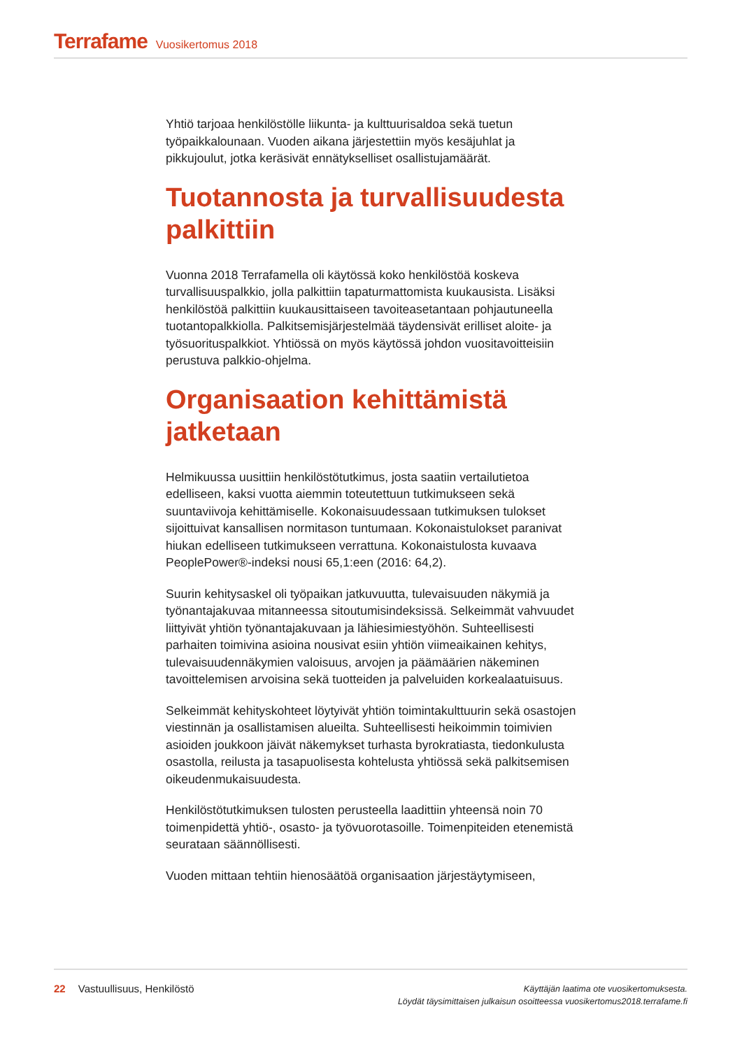Terrafame Vuosikertomus 2018
Yhtiö tarjoaa henkilöstölle liikunta- ja kulttuurisaldoa sekä tuetun työpaikkalounaan. Vuoden aikana järjestettiin myös kesäjuhlat ja pikkujoulut, jotka keräsivät ennätykselliset osallistujamäärät.
Tuotannosta ja turvallisuudesta palkittiin
Vuonna 2018 Terrafamella oli käytössä koko henkilöstöä koskeva turvallisuuspalkkio, jolla palkittiin tapaturmattomista kuukausista. Lisäksi henkilöstöä palkittiin kuukausittaiseen tavoiteasetantaan pohjautuneella tuotantopalkkiolla. Palkitsemisjärjestelmää täydensivät erilliset aloite- ja työsuorituspalkkiot. Yhtiössä on myös käytössä johdon vuositavoitteisiin perustuva palkkio-ohjelma.
Organisaation kehittämistä jatketaan
Helmikuussa uusittiin henkilöstötutkimus, josta saatiin vertailutietoa edelliseen, kaksi vuotta aiemmin toteutettuun tutkimukseen sekä suuntaviivoja kehittämiselle. Kokonaisuudessaan tutkimuksen tulokset sijoittuivat kansallisen normitason tuntumaan. Kokonaistulokset paranivat hiukan edelliseen tutkimukseen verrattuna. Kokonaistulosta kuvaava PeoplePower®-indeksi nousi 65,1:een (2016: 64,2).
Suurin kehitysaskel oli työpaikan jatkuvuutta, tulevaisuuden näkymiä ja työnantajakuvaa mitanneessa sitoutumisindeksissä. Selkeimmät vahvuudet liittyivät yhtiön työnantajakuvaan ja lähiesimiestyöhön. Suhteellisesti parhaiten toimivina asioina nousivat esiin yhtiön viimeaikainen kehitys, tulevaisuudennäkymien valoisuus, arvojen ja päämäärien näkeminen tavoittelemisen arvoisina sekä tuotteiden ja palveluiden korkealaatuisuus.
Selkeimmät kehityskohteet löytyivät yhtiön toimintakulttuurin sekä osastojen viestinnän ja osallistamisen alueilta. Suhteellisesti heikoimmin toimivien asioiden joukkoon jäivät näkemykset turhasta byrokratiasta, tiedonkulusta osastolla, reilusta ja tasapuolisesta kohtelusta yhtiössä sekä palkitsemisen oikeudenmukaisuudesta.
Henkilöstötutkimuksen tulosten perusteella laadittiin yhteensä noin 70 toimenpidettä yhtiö-, osasto- ja työvuorotasoille. Toimenpiteiden etenemistä seurataan säännöllisesti.
Vuoden mittaan tehtiin hienosäätöä organisaation järjestäytymiseen,
22 Vastuullisuus, Henkilöstö
Käyttäjän laatima ote vuosikertomuksesta.
Löydät täysimittaisen julkaisun osoitteessa vuosikertomus2018.terrafame.fi